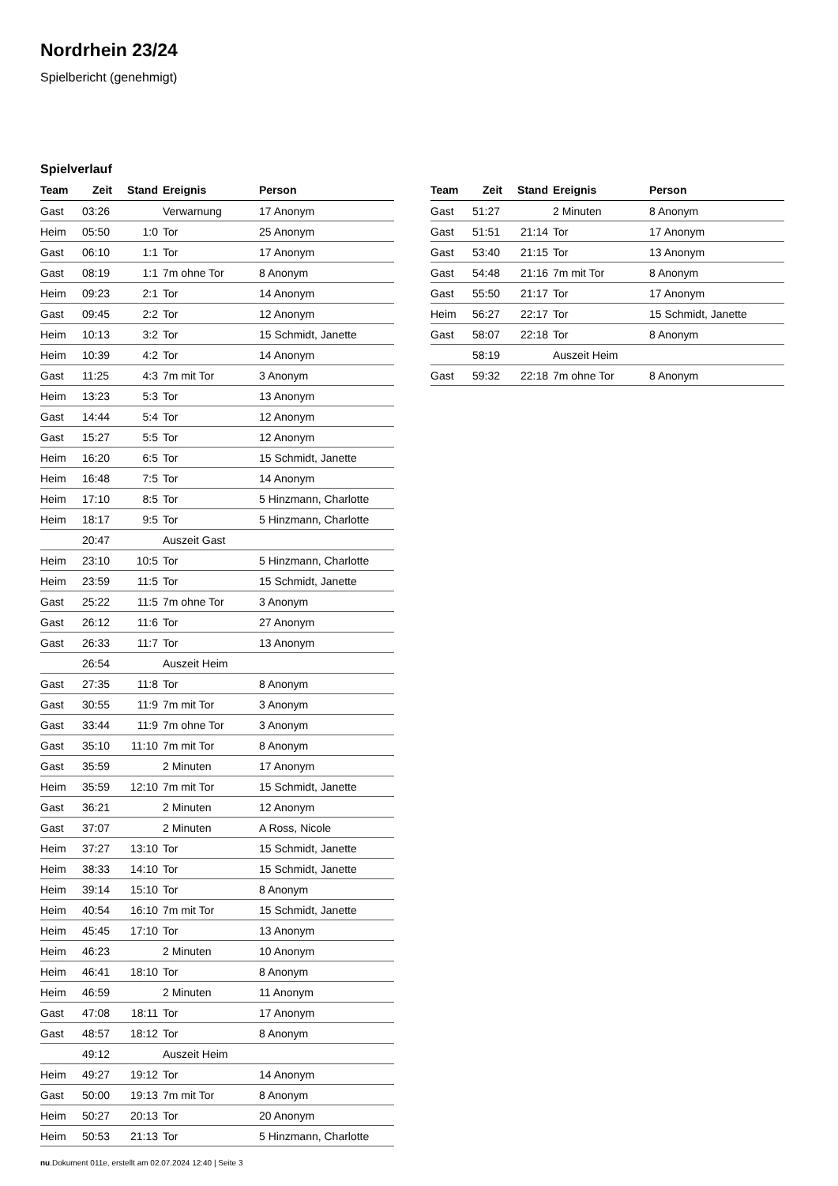Nordrhein 23/24
Spielbericht (genehmigt)
Spielverlauf
| Team | Zeit | Stand | Ereignis | Person |
| --- | --- | --- | --- | --- |
| Gast | 03:26 | | Verwarnung | 17 Anonym |
| Heim | 05:50 | 1:0 | Tor | 25 Anonym |
| Gast | 06:10 | 1:1 | Tor | 17 Anonym |
| Gast | 08:19 | 1:1 | 7m ohne Tor | 8 Anonym |
| Heim | 09:23 | 2:1 | Tor | 14 Anonym |
| Gast | 09:45 | 2:2 | Tor | 12 Anonym |
| Heim | 10:13 | 3:2 | Tor | 15 Schmidt, Janette |
| Heim | 10:39 | 4:2 | Tor | 14 Anonym |
| Gast | 11:25 | 4:3 | 7m mit Tor | 3 Anonym |
| Heim | 13:23 | 5:3 | Tor | 13 Anonym |
| Gast | 14:44 | 5:4 | Tor | 12 Anonym |
| Gast | 15:27 | 5:5 | Tor | 12 Anonym |
| Heim | 16:20 | 6:5 | Tor | 15 Schmidt, Janette |
| Heim | 16:48 | 7:5 | Tor | 14 Anonym |
| Heim | 17:10 | 8:5 | Tor | 5 Hinzmann, Charlotte |
| Heim | 18:17 | 9:5 | Tor | 5 Hinzmann, Charlotte |
| | 20:47 | | Auszeit Gast | |
| Heim | 23:10 | 10:5 | Tor | 5 Hinzmann, Charlotte |
| Heim | 23:59 | 11:5 | Tor | 15 Schmidt, Janette |
| Gast | 25:22 | 11:5 | 7m ohne Tor | 3 Anonym |
| Gast | 26:12 | 11:6 | Tor | 27 Anonym |
| Gast | 26:33 | 11:7 | Tor | 13 Anonym |
| | 26:54 | | Auszeit Heim | |
| Gast | 27:35 | 11:8 | Tor | 8 Anonym |
| Gast | 30:55 | 11:9 | 7m mit Tor | 3 Anonym |
| Gast | 33:44 | 11:9 | 7m ohne Tor | 3 Anonym |
| Gast | 35:10 | 11:10 | 7m mit Tor | 8 Anonym |
| Gast | 35:59 | | 2 Minuten | 17 Anonym |
| Heim | 35:59 | 12:10 | 7m mit Tor | 15 Schmidt, Janette |
| Gast | 36:21 | | 2 Minuten | 12 Anonym |
| Gast | 37:07 | | 2 Minuten | A Ross, Nicole |
| Heim | 37:27 | 13:10 | Tor | 15 Schmidt, Janette |
| Heim | 38:33 | 14:10 | Tor | 15 Schmidt, Janette |
| Heim | 39:14 | 15:10 | Tor | 8 Anonym |
| Heim | 40:54 | 16:10 | 7m mit Tor | 15 Schmidt, Janette |
| Heim | 45:45 | 17:10 | Tor | 13 Anonym |
| Heim | 46:23 | | 2 Minuten | 10 Anonym |
| Heim | 46:41 | 18:10 | Tor | 8 Anonym |
| Heim | 46:59 | | 2 Minuten | 11 Anonym |
| Gast | 47:08 | 18:11 | Tor | 17 Anonym |
| Gast | 48:57 | 18:12 | Tor | 8 Anonym |
| | 49:12 | | Auszeit Heim | |
| Heim | 49:27 | 19:12 | Tor | 14 Anonym |
| Gast | 50:00 | 19:13 | 7m mit Tor | 8 Anonym |
| Heim | 50:27 | 20:13 | Tor | 20 Anonym |
| Heim | 50:53 | 21:13 | Tor | 5 Hinzmann, Charlotte |
| Team | Zeit | Stand | Ereignis | Person |
| --- | --- | --- | --- | --- |
| Gast | 51:27 | | 2 Minuten | 8 Anonym |
| Gast | 51:51 | 21:14 | Tor | 17 Anonym |
| Gast | 53:40 | 21:15 | Tor | 13 Anonym |
| Gast | 54:48 | 21:16 | 7m mit Tor | 8 Anonym |
| Gast | 55:50 | 21:17 | Tor | 17 Anonym |
| Heim | 56:27 | 22:17 | Tor | 15 Schmidt, Janette |
| Gast | 58:07 | 22:18 | Tor | 8 Anonym |
| | 58:19 | | Auszeit Heim | |
| Gast | 59:32 | 22:18 | 7m ohne Tor | 8 Anonym |
nu.Dokument 011e, erstellt am 02.07.2024 12:40 | Seite 3